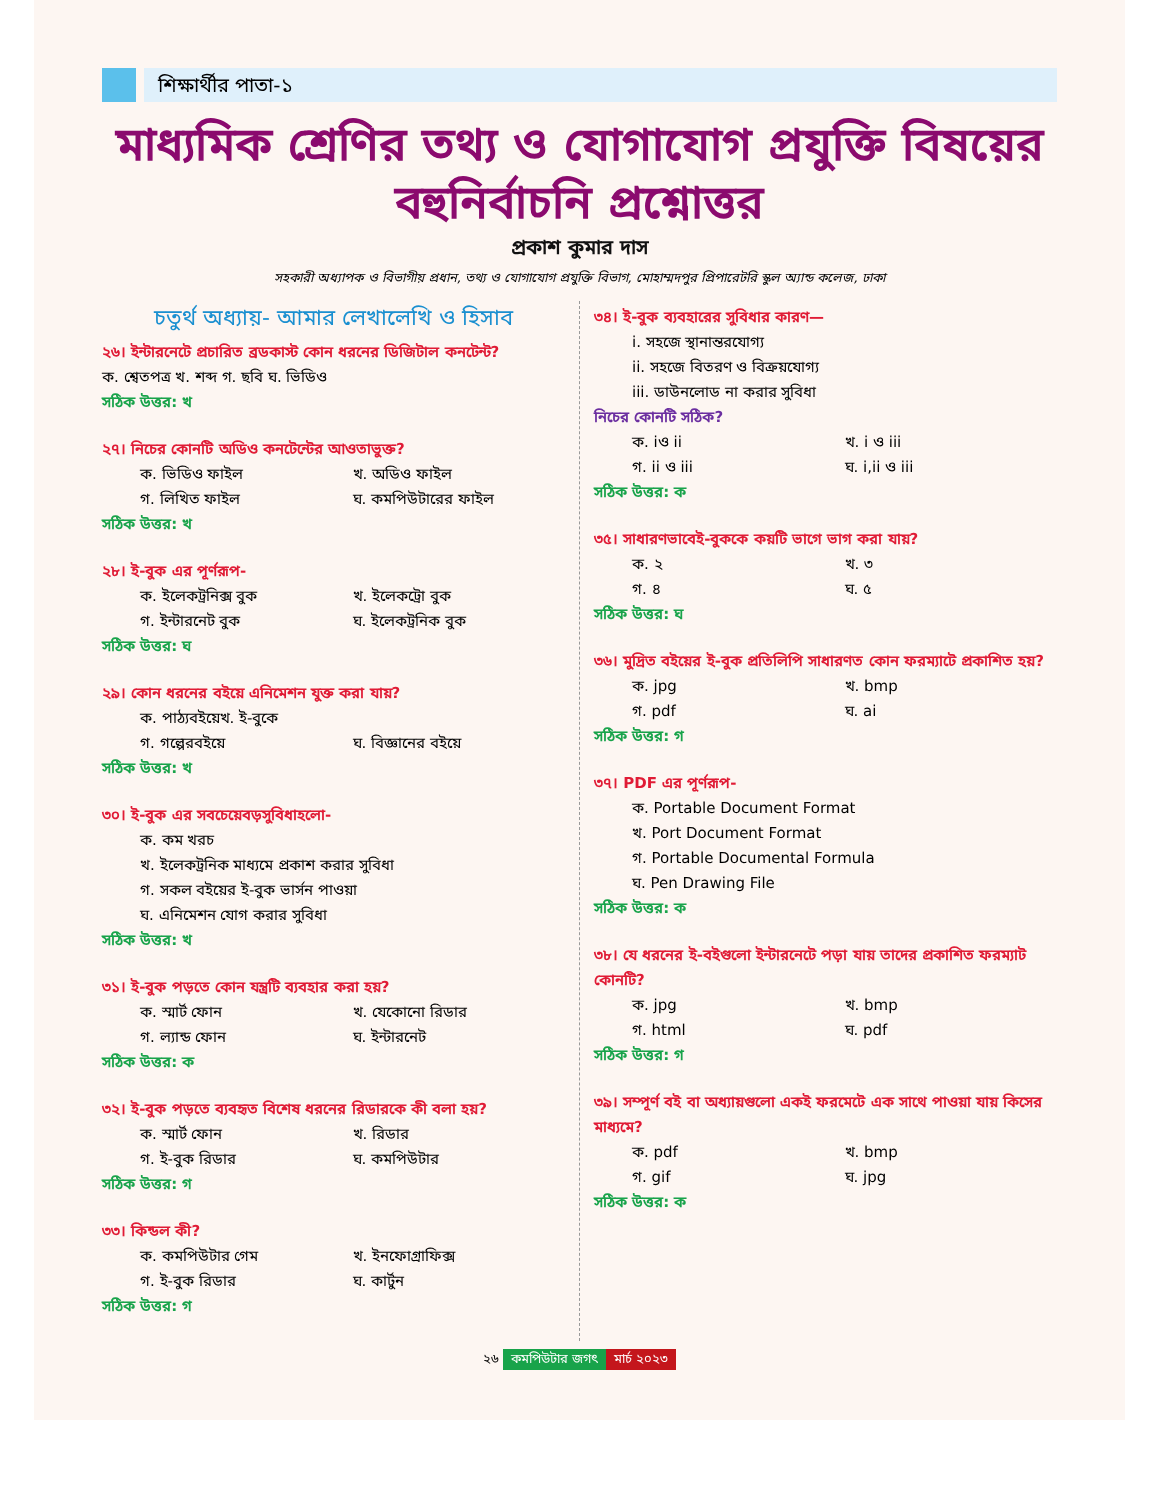শিক্ষার্থীর পাতা-১
মাধ্যমিক শ্রেণির তথ্য ও যোগাযোগ প্রযুক্তি বিষয়ের বহুনির্বাচনি প্রশ্নোত্তর
প্রকাশ কুমার দাস
সহকারী অধ্যাপক ও বিভাগীয় প্রধান, তথ্য ও যোগাযোগ প্রযুক্তি বিভাগ, মোহাম্মদপুর প্রিপারেটরি স্কুল অ্যান্ড কলেজ, ঢাকা
চতুর্থ অধ্যায়- আমার লেখালেখি ও হিসাব
২৬। ইন্টারনেটে প্রচারিত ব্রডকাস্ট কোন ধরনের ডিজিটাল কনটেন্ট?
ক. শ্বেতপত্র খ. শব্দ গ. ছবি ঘ. ভিডিও
সঠিক উত্তর: খ
২৭। নিচের কোনটি অডিও কনটেন্টের আওতাভুক্ত?
ক. ভিডিও ফাইল খ. অডিও ফাইল
গ. লিখিত ফাইল ঘ. কমপিউটারের ফাইল
সঠিক উত্তর: খ
২৮। ই-বুক এর পূর্ণরূপ-
ক. ইলেকট্রনিক্স বুক খ. ইলেকট্রো বুক
গ. ইন্টারনেট বুক ঘ. ইলেকট্রনিক বুক
সঠিক উত্তর: ঘ
২৯। কোন ধরনের বইয়ে এনিমেশন যুক্ত করা যায়?
ক. পাঠ্যবইয়েখ. ই-বুকে
গ. গল্পেরবইয়ে ঘ. বিজ্ঞানের বইয়ে
সঠিক উত্তর: খ
৩০। ই-বুক এর সবচেয়েবড়সুবিধাহলো-
ক. কম খরচ
খ. ইলেকট্রনিক মাধ্যমে প্রকাশ করার সুবিধা
গ. সকল বইয়ের ই-বুক ভার্সন পাওয়া
ঘ. এনিমেশন যোগ করার সুবিধা
সঠিক উত্তর: খ
৩১। ই-বুক পড়তে কোন যন্ত্রটি ব্যবহার করা হয়?
ক. স্মার্ট ফোন খ. যেকোনো রিডার
গ. ল্যান্ড ফোন ঘ. ইন্টারনেট
সঠিক উত্তর: ক
৩২। ই-বুক পড়তে ব্যবহৃত বিশেষ ধরনের রিডারকে কী বলা হয়?
ক. স্মার্ট ফোন খ. রিডার
গ. ই-বুক রিডার ঘ. কমপিউটার
সঠিক উত্তর: গ
৩৩। কিন্ডল কী?
ক. কমপিউটার গেম খ. ইনফোগ্রাফিক্স
গ. ই-বুক রিডার ঘ. কার্টুন
সঠিক উত্তর: গ
৩৪। ই-বুক ব্যবহারের সুবিধার কারণ—
i. সহজে স্থানান্তরযোগ্য
ii. সহজে বিতরণ ও বিক্রয়যোগ্য
iii. ডাউনলোড না করার সুবিধা
নিচের কোনটি সঠিক?
ক. iও ii খ. i ও iii
গ. ii ও iii ঘ. i,ii ও iii
সঠিক উত্তর: ক
৩৫। সাধারণভাবেই-বুককে কয়টি ভাগে ভাগ করা যায়?
ক. ২ খ. ৩
গ. ৪ ঘ. ৫
সঠিক উত্তর: ঘ
৩৬। মুদ্রিত বইয়ের ই-বুক প্রতিলিপি সাধারণত কোন ফরম্যাটে প্রকাশিত হয়?
ক. jpg খ. bmp
গ. pdf ঘ. ai
সঠিক উত্তর: গ
৩৭। PDF এর পূর্ণরূপ-
ক. Portable Document Format
খ. Port Document Format
গ. Portable Documental Formula
ঘ. Pen Drawing File
সঠিক উত্তর: ক
৩৮। যে ধরনের ই-বইগুলো ইন্টারনেটে পড়া যায় তাদের প্রকাশিত ফরম্যাট কোনটি?
ক. jpg খ. bmp
গ. html ঘ. pdf
সঠিক উত্তর: গ
৩৯। সম্পূর্ণ বই বা অধ্যায়গুলো একই ফরমেটে এক সাথে পাওয়া যায় কিসের মাধ্যমে?
ক. pdf খ. bmp
গ. gif ঘ. jpg
সঠিক উত্তর: ক
২৬ কমপিউটার জগৎ মার্চ ২০২৩